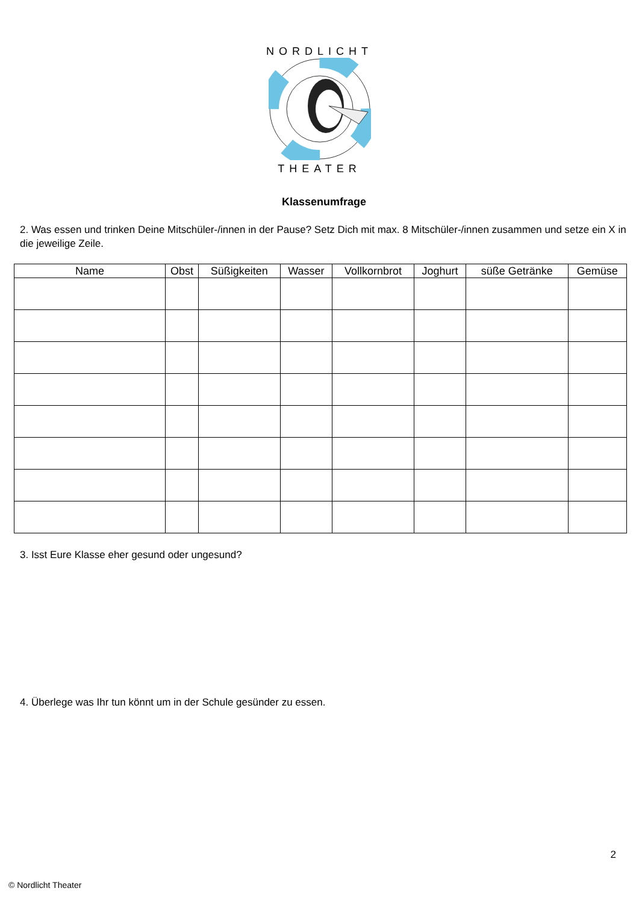NORDLICHT
THEATER
Klassenumfrage
2. Was essen und trinken Deine Mitschüler-/innen in der Pause? Setz Dich mit max. 8 Mitschüler-/innen zusammen und setze ein X in die jeweilige Zeile.
| Name | Obst | Süßigkeiten | Wasser | Vollkornbrot | Joghurt | süße Getränke | Gemüse |
| --- | --- | --- | --- | --- | --- | --- | --- |
3. Isst Eure Klasse eher gesund oder ungesund?
4. Überlege was Ihr tun könnt um in der Schule gesünder zu essen.
2
© Nordlicht Theater